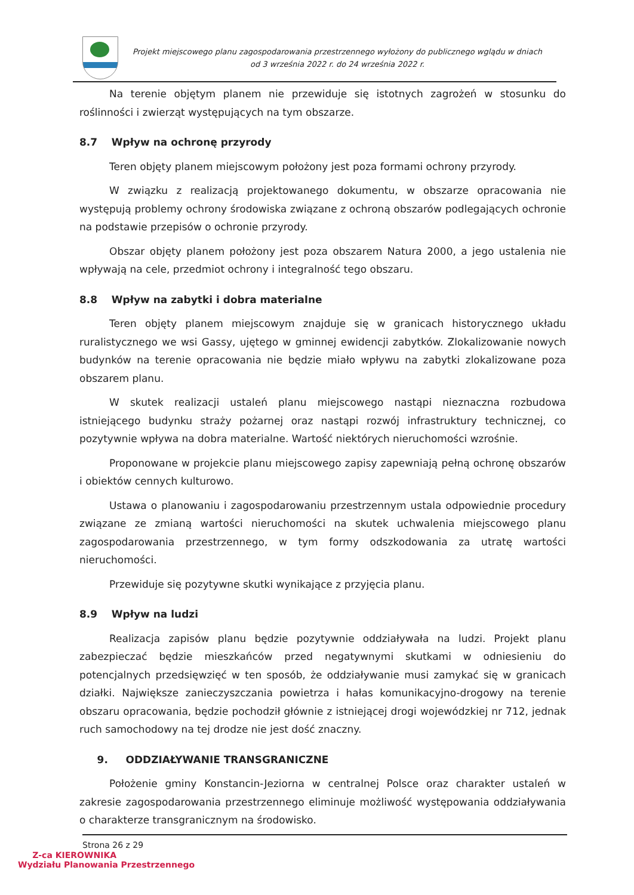Projekt miejscowego planu zagospodarowania przestrzennego wyłożony do publicznego wglądu w dniach
od 3 września 2022 r. do 24 września 2022 r.
Na terenie objętym planem nie przewiduje się istotnych zagrożeń w stosunku do roślinności i zwierząt występujących na tym obszarze.
8.7 Wpływ na ochronę przyrody
Teren objęty planem miejscowym położony jest poza formami ochrony przyrody.
W związku z realizacją projektowanego dokumentu, w obszarze opracowania nie występują problemy ochrony środowiska związane z ochroną obszarów podlegających ochronie na podstawie przepisów o ochronie przyrody.
Obszar objęty planem położony jest poza obszarem Natura 2000, a jego ustalenia nie wpływają na cele, przedmiot ochrony i integralność tego obszaru.
8.8 Wpływ na zabytki i dobra materialne
Teren objęty planem miejscowym znajduje się w granicach historycznego układu ruralistycznego we wsi Gassy, ujętego w gminnej ewidencji zabytków. Zlokalizowanie nowych budynków na terenie opracowania nie będzie miało wpływu na zabytki zlokalizowane poza obszarem planu.
W skutek realizacji ustaleń planu miejscowego nastąpi nieznaczna rozbudowa istniejącego budynku straży pożarnej oraz nastąpi rozwój infrastruktury technicznej, co pozytywnie wpływa na dobra materialne. Wartość niektórych nieruchomości wzrośnie.
Proponowane w projekcie planu miejscowego zapisy zapewniają pełną ochronę obszarów i obiektów cennych kulturowo.
Ustawa o planowaniu i zagospodarowaniu przestrzennym ustala odpowiednie procedury związane ze zmianą wartości nieruchomości na skutek uchwalenia miejscowego planu zagospodarowania przestrzennego, w tym formy odszkodowania za utratę wartości nieruchomości.
Przewiduje się pozytywne skutki wynikające z przyjęcia planu.
8.9 Wpływ na ludzi
Realizacja zapisów planu będzie pozytywnie oddziaływała na ludzi. Projekt planu zabezpieczać będzie mieszkańców przed negatywnymi skutkami w odniesieniu do potencjalnych przedsięwzięć w ten sposób, że oddziaływanie musi zamykać się w granicach działki. Największe zanieczyszczania powietrza i hałas komunikacyjno-drogowy na terenie obszaru opracowania, będzie pochodził głównie z istniejącej drogi wojewódzkiej nr 712, jednak ruch samochodowy na tej drodze nie jest dość znaczny.
9. ODDZIAŁYWANIE TRANSGRANICZNE
Położenie gminy Konstancin-Jeziorna w centralnej Polsce oraz charakter ustaleń w zakresie zagospodarowania przestrzennego eliminuje możliwość występowania oddziaływania o charakterze transgranicznym na środowisko.
Strona 26 z 29
Z-ca KIEROWNIKA
Wydziału Planowania Przestrzennego